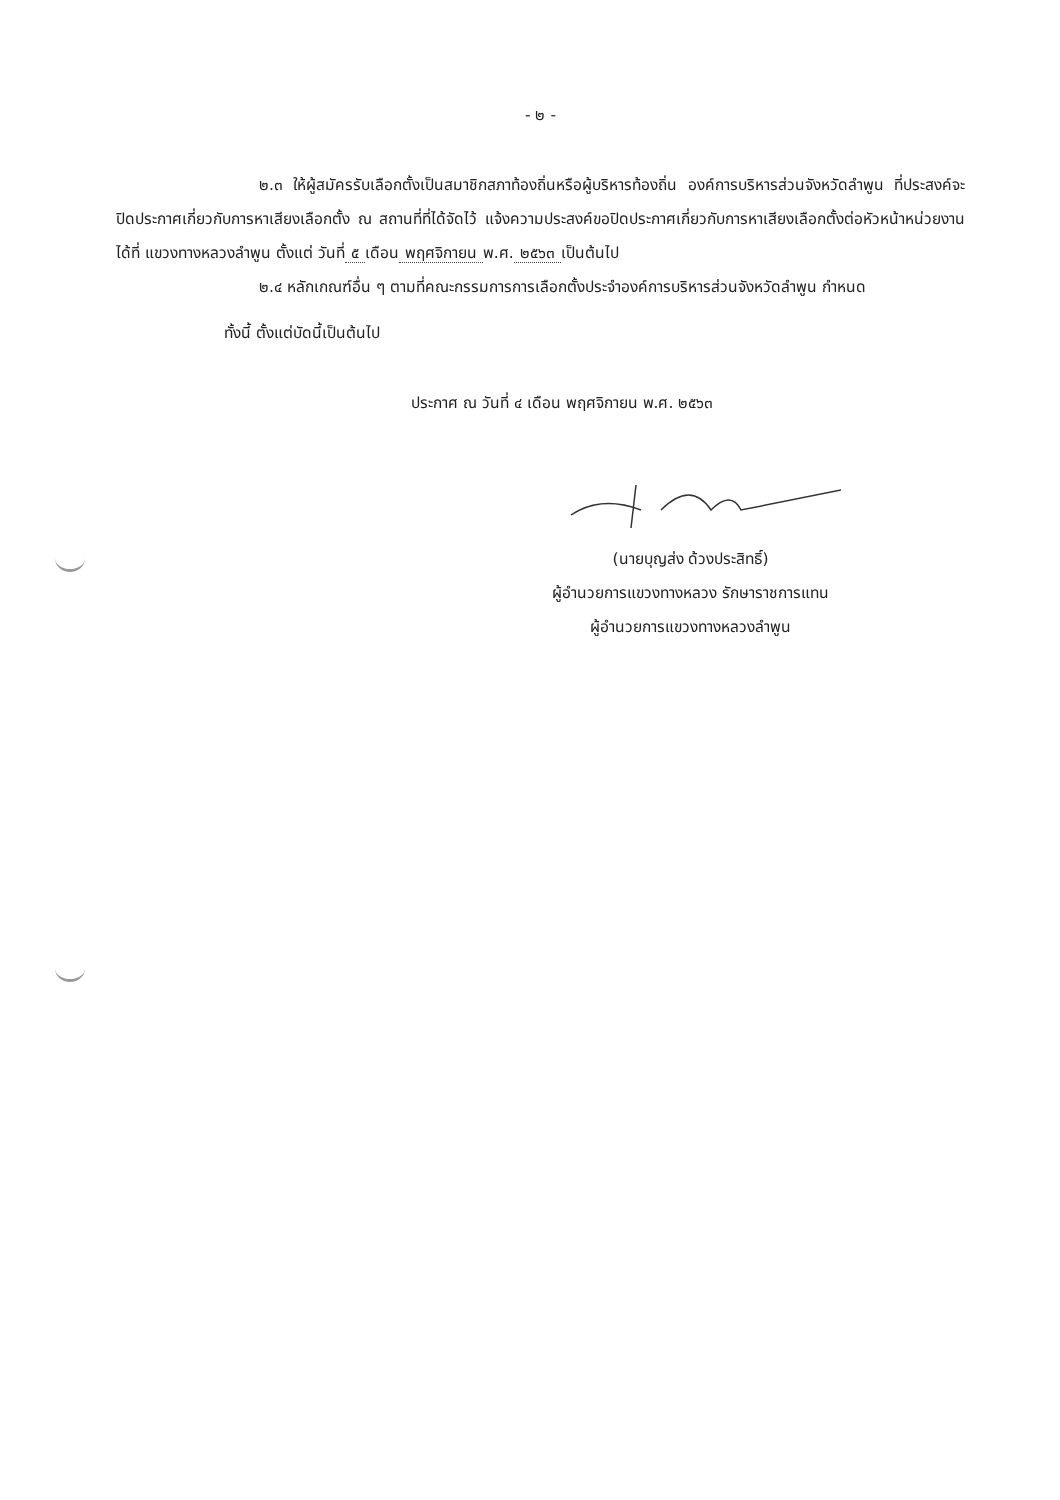- ๒ -
๒.๓ ให้ผู้สมัครรับเลือกตั้งเป็นสมาชิกสภาท้องถิ่นหรือผู้บริหารท้องถิ่น องค์การบริหารส่วนจังหวัดลำพูน ที่ประสงค์จะปิดประกาศเกี่ยวกับการหาเสียงเลือกตั้ง ณ สถานที่ที่ได้จัดไว้ แจ้งความประสงค์ขอปิดประกาศเกี่ยวกับการหาเสียงเลือกตั้งต่อหัวหน้าหน่วยงานได้ที่ แขวงทางหลวงลำพูน ตั้งแต่ วันที่ ๕ เดือน พฤศจิกายน พ.ศ. ๒๕๖๓ เป็นต้นไป
๒.๔ หลักเกณฑ์อื่น ๆ ตามที่คณะกรรมการการเลือกตั้งประจำองค์การบริหารส่วนจังหวัดลำพูน กำหนด
ทั้งนี้ ตั้งแต่บัดนี้เป็นต้นไป
ประกาศ ณ วันที่ ๔ เดือน พฤศจิกายน พ.ศ. ๒๕๖๓
(นายบุญส่ง ด้วงประสิทธิ์)
ผู้อำนวยการแขวงทางหลวง รักษาราชการแทน
ผู้อำนวยการแขวงทางหลวงลำพูน